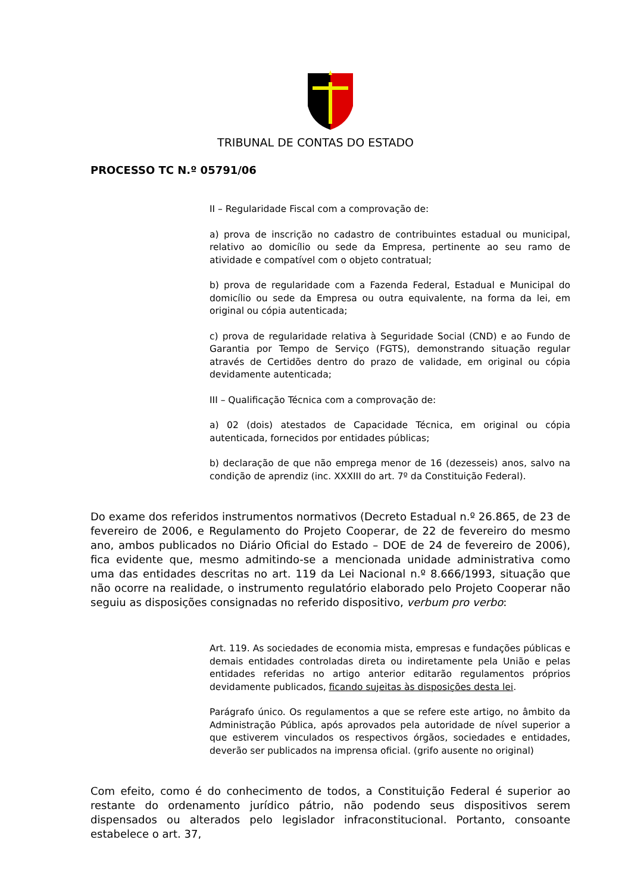TRIBUNAL DE CONTAS DO ESTADO
PROCESSO TC N.º 05791/06
II – Regularidade Fiscal com a comprovação de:
a) prova de inscrição no cadastro de contribuintes estadual ou municipal, relativo ao domicílio ou sede da Empresa, pertinente ao seu ramo de atividade e compatível com o objeto contratual;
b) prova de regularidade com a Fazenda Federal, Estadual e Municipal do domicílio ou sede da Empresa ou outra equivalente, na forma da lei, em original ou cópia autenticada;
c) prova de regularidade relativa à Seguridade Social (CND) e ao Fundo de Garantia por Tempo de Serviço (FGTS), demonstrando situação regular através de Certidões dentro do prazo de validade, em original ou cópia devidamente autenticada;
III – Qualificação Técnica com a comprovação de:
a) 02 (dois) atestados de Capacidade Técnica, em original ou cópia autenticada, fornecidos por entidades públicas;
b) declaração de que não emprega menor de 16 (dezesseis) anos, salvo na condição de aprendiz (inc. XXXIII do art. 7º da Constituição Federal).
Do exame dos referidos instrumentos normativos (Decreto Estadual n.º 26.865, de 23 de fevereiro de 2006, e Regulamento do Projeto Cooperar, de 22 de fevereiro do mesmo ano, ambos publicados no Diário Oficial do Estado – DOE de 24 de fevereiro de 2006), fica evidente que, mesmo admitindo-se a mencionada unidade administrativa como uma das entidades descritas no art. 119 da Lei Nacional n.º 8.666/1993, situação que não ocorre na realidade, o instrumento regulatório elaborado pelo Projeto Cooperar não seguiu as disposições consignadas no referido dispositivo, verbum pro verbo:
Art. 119. As sociedades de economia mista, empresas e fundações públicas e demais entidades controladas direta ou indiretamente pela União e pelas entidades referidas no artigo anterior editarão regulamentos próprios devidamente publicados, ficando sujeitas às disposições desta lei.
Parágrafo único. Os regulamentos a que se refere este artigo, no âmbito da Administração Pública, após aprovados pela autoridade de nível superior a que estiverem vinculados os respectivos órgãos, sociedades e entidades, deverão ser publicados na imprensa oficial. (grifo ausente no original)
Com efeito, como é do conhecimento de todos, a Constituição Federal é superior ao restante do ordenamento jurídico pátrio, não podendo seus dispositivos serem dispensados ou alterados pelo legislador infraconstitucional. Portanto, consoante estabelece o art. 37,